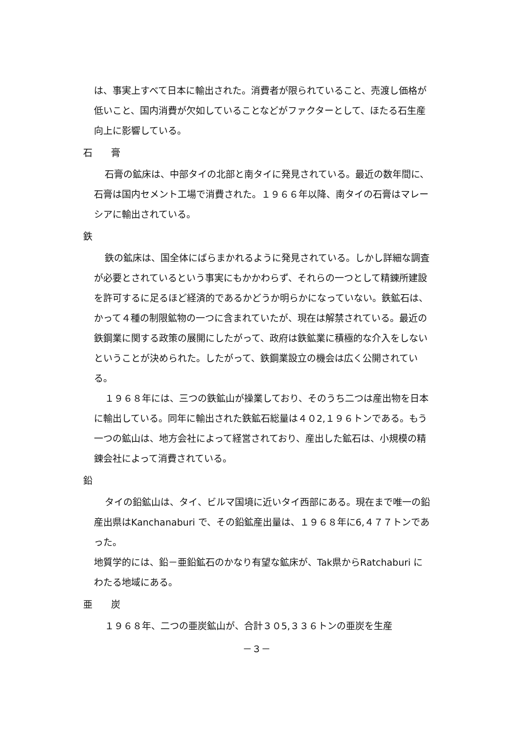は、事実上すべて日本に輸出された。消費者が限られていること、売渡し価格が低いこと、国内消費が欠如していることなどがファクターとして、ほたる石生産向上に影響している。
石　　膏
石膏の鉱床は、中部タイの北部と南タイに発見されている。最近の数年間に、石膏は国内セメント工場で消費された。１９６６年以降、南タイの石膏はマレーシアに輸出されている。
鉄
鉄の鉱床は、国全体にばらまかれるように発見されている。しかし詳細な調査が必要とされているという事実にもかかわらず、それらの一つとして精錬所建設を許可するに足るほど経済的であるかどうか明らかになっていない。鉄鉱石は、かって４種の制限鉱物の一つに含まれていたが、現在は解禁されている。最近の鉄鋼業に関する政策の展開にしたがって、政府は鉄鉱業に積極的な介入をしないということが決められた。したがって、鉄鋼業設立の機会は広く公開されている。
１９６８年には、三つの鉄鉱山が操業しており、そのうち二つは産出物を日本に輸出している。同年に輸出された鉄鉱石総量は４０2,１９６トンである。もう一つの鉱山は、地方会社によって経営されており、産出した鉱石は、小規模の精錬会社によって消費されている。
鉛
タイの鉛鉱山は、タイ、ビルマ国境に近いタイ西部にある。現在まで唯一の鉛産出県はKanchanaburi で、その鉛鉱産出量は、１９６８年に6,４７７トンであった。
地質学的には、鉛－亜鉛鉱石のかなり有望な鉱床が、Tak県からRatchaburi にわたる地域にある。
亜　　炭
１９６８年、二つの亜炭鉱山が、合計３０5,３３６トンの亜炭を生産
－３－